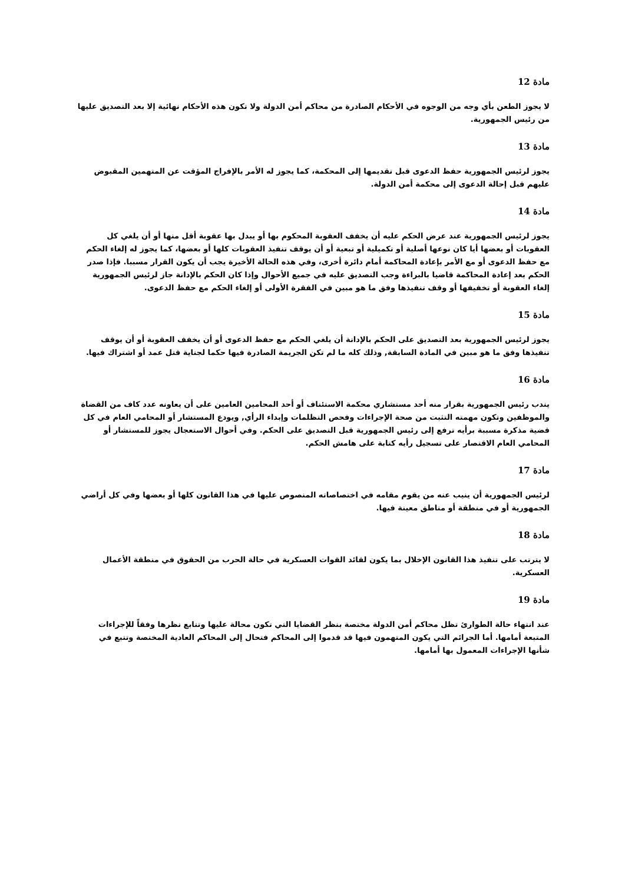مادة 12
لا يجوز الطعن بأي وجه من الوجوه في الأحكام الصادرة من محاكم أمن الدولة ولا تكون هذه الأحكام نهائية إلا بعد التصديق عليها من رئيس الجمهورية.
مادة 13
يجوز لرئيس الجمهورية حفظ الدعوى قبل تقديمها إلى المحكمة، كما يجوز له الأمر بالإفراج المؤقت عن المتهمين المقبوض عليهم قبل إحالة الدعوى إلى محكمة أمن الدولة.
مادة 14
يجوز لرئيس الجمهورية عند عرض الحكم عليه أن يخفف العقوبة المحكوم بها أو يبدل بها عقوبة أقل منها أو أن يلغي كل العقوبات أو بعضها أيا كان نوعها أصلية أو تكميلية أو تبعية أو أن يوقف تنفيذ العقوبات كلها أو بعضها، كما يجوز له إلغاء الحكم مع حفظ الدعوى أو مع الأمر بإعادة المحاكمة أمام دائرة أخرى، وفي هذه الحالة الأخيرة يجب أن يكون القرار مسببا. فإذا صدر الحكم بعد إعادة المحاكمة قاضيا بالبراءة وجب التصديق عليه في جميع الأحوال وإذا كان الحكم بالإدانة جاز لرئيس الجمهورية إلغاء العقوبة أو تخفيفها أو وقف تنفيذها وفق ما هو مبين في الفقرة الأولى أو إلغاء الحكم مع حفظ الدعوى.
مادة 15
يجوز لرئيس الجمهورية بعد التصديق على الحكم بالإدانة أن يلغي الحكم مع حفظ الدعوى أو أن يخفف العقوبة أو أن يوقف تنفيذها وفق ما هو مبين في المادة السابقة, وذلك كله ما لم تكن الجريمة الصادرة فيها حكما لجناية قتل عمد أو اشتراك فيها.
مادة 16
يندب رئيس الجمهورية بقرار منه أحد مستشاري محكمة الاستئناف أو أحد المحامين العامين على أن يعاونه عدد كاف من القضاة والموظفين وتكون مهمته التثبت من صحة الإجراءات وفحص التظلمات وإبداء الرأي, ويودع المستشار أو المحامي العام في كل قضية مذكرة مسببة برأيه ترفع إلى رئيس الجمهورية قبل التصديق على الحكم. وفي أحوال الاستعجال يجوز للمستشار أو المحامي العام الاقتصار على تسجيل رأيه كتابة على هامش الحكم.
مادة 17
لرئيس الجمهورية أن ينيب عنه من يقوم مقامه في اختصاصاته المنصوص عليها في هذا القانون كلها أو بعضها وفي كل أراضي الجمهورية أو في منطقة أو مناطق معينة فيها.
مادة 18
لا يترتب على تنفيذ هذا القانون الإخلال بما يكون لقائد القوات العسكرية في حالة الحرب من الحقوق في منطقة الأعمال العسكرية.
مادة 19
عند انتهاء حالة الطوارئ تظل محاكم أمن الدولة مختصة بنظر القضايا التي تكون محالة عليها وتتابع نظرها وفقاً للإجراءات المتبعة أمامها. أما الجرائم التي يكون المتهمون فيها قد قدموا إلى المحاكم فتحال إلى المحاكم العادية المختصة وتتبع في شأنها الإجراءات المعمول بها أمامها.